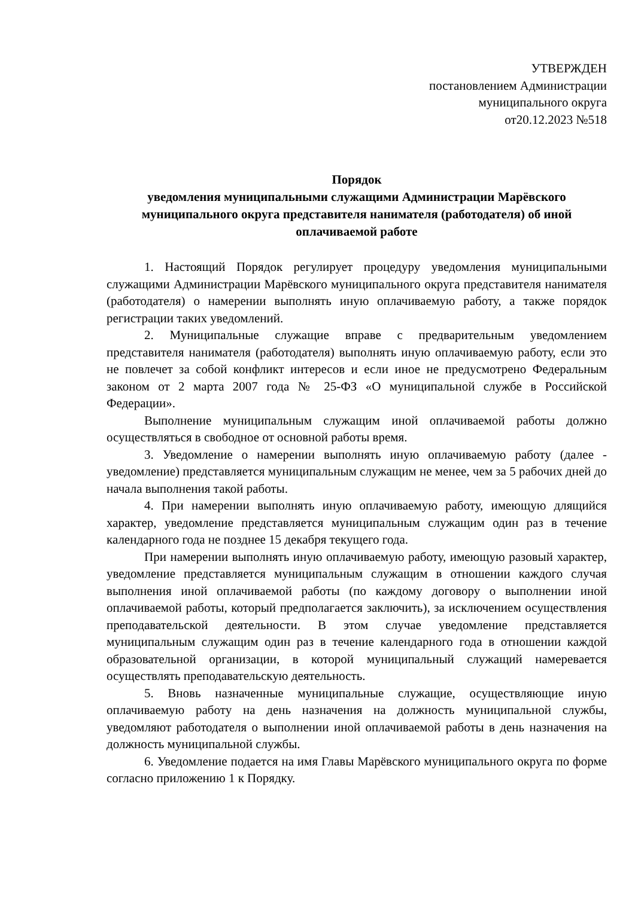УТВЕРЖДЕН
постановлением Администрации
муниципального округа
от20.12.2023 №518
Порядок
уведомления муниципальными служащими Администрации Марёвского муниципального округа представителя нанимателя (работодателя) об иной оплачиваемой работе
1. Настоящий Порядок регулирует процедуру уведомления муниципальными служащими Администрации Марёвского муниципального округа представителя нанимателя (работодателя) о намерении выполнять иную оплачиваемую работу, а также порядок регистрации таких уведомлений.
2. Муниципальные служащие вправе с предварительным уведомлением представителя нанимателя (работодателя) выполнять иную оплачиваемую работу, если это не повлечет за собой конфликт интересов и если иное не предусмотрено Федеральным законом от 2 марта 2007 года № 25-ФЗ «О муниципальной службе в Российской Федерации».
Выполнение муниципальным служащим иной оплачиваемой работы должно осуществляться в свободное от основной работы время.
3. Уведомление о намерении выполнять иную оплачиваемую работу (далее - уведомление) представляется муниципальным служащим не менее, чем за 5 рабочих дней до начала выполнения такой работы.
4. При намерении выполнять иную оплачиваемую работу, имеющую длящийся характер, уведомление представляется муниципальным служащим один раз в течение календарного года не позднее 15 декабря текущего года.
При намерении выполнять иную оплачиваемую работу, имеющую разовый характер, уведомление представляется муниципальным служащим в отношении каждого случая выполнения иной оплачиваемой работы (по каждому договору о выполнении иной оплачиваемой работы, который предполагается заключить), за исключением осуществления преподавательской деятельности. В этом случае уведомление представляется муниципальным служащим один раз в течение календарного года в отношении каждой образовательной организации, в которой муниципальный служащий намеревается осуществлять преподавательскую деятельность.
5. Вновь назначенные муниципальные служащие, осуществляющие иную оплачиваемую работу на день назначения на должность муниципальной службы, уведомляют работодателя о выполнении иной оплачиваемой работы в день назначения на должность муниципальной службы.
6. Уведомление подается на имя Главы Марёвского муниципального округа по форме согласно приложению 1 к Порядку.